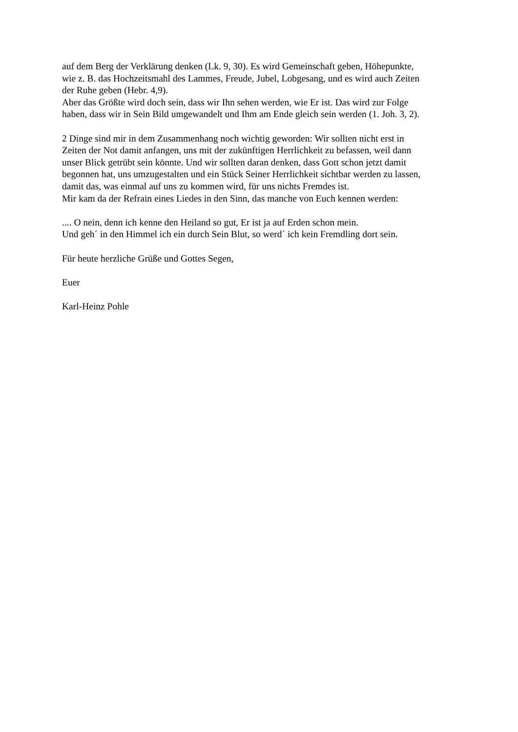auf dem Berg der Verklärung denken (Lk. 9, 30). Es wird Gemeinschaft geben, Höhepunkte,
wie z. B. das Hochzeitsmahl des Lammes, Freude, Jubel, Lobgesang, und es wird auch Zeiten
der Ruhe geben (Hebr. 4,9).
Aber das Größte wird doch sein, dass wir Ihn sehen werden, wie Er ist. Das wird zur Folge
haben, dass wir in Sein Bild umgewandelt und Ihm am Ende gleich sein werden (1. Joh. 3, 2).
2 Dinge sind mir in dem Zusammenhang noch wichtig geworden: Wir sollten nicht erst in
Zeiten der Not damit anfangen, uns mit der zukünftigen Herrlichkeit zu befassen, weil dann
unser Blick getrübt sein könnte. Und wir sollten daran denken, dass Gott schon jetzt damit
begonnen hat, uns umzugestalten und ein Stück Seiner Herrlichkeit sichtbar werden zu lassen,
damit das, was einmal auf uns zu kommen wird, für uns nichts Fremdes ist.
Mir kam da der Refrain eines Liedes in den Sinn, das manche von Euch kennen werden:
.... O nein, denn ich kenne den Heiland so gut, Er ist ja auf Erden schon mein.
Und geh´ in den Himmel ich ein durch Sein Blut, so werd´ ich kein Fremdling dort sein.
Für heute herzliche Grüße und Gottes Segen,
Euer
Karl-Heinz Pohle